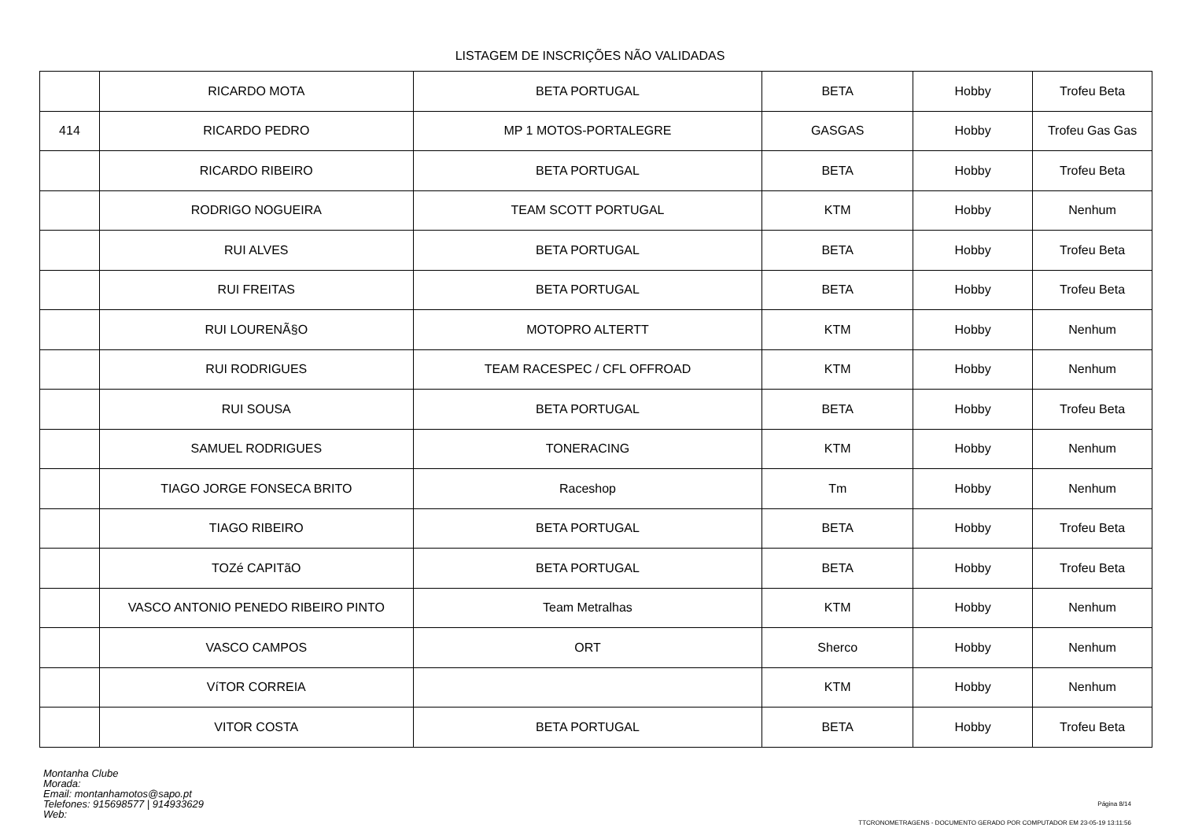LISTAGEM DE INSCRIÇÕES NÃO VALIDADAS
| | RICARDO MOTA | BETA PORTUGAL | BETA | Hobby | Trofeu Beta |
| 414 | RICARDO PEDRO | MP 1 MOTOS-PORTALEGRE | GASGAS | Hobby | Trofeu Gas Gas |
| | RICARDO RIBEIRO | BETA PORTUGAL | BETA | Hobby | Trofeu Beta |
| | RODRIGO NOGUEIRA | TEAM SCOTT PORTUGAL | KTM | Hobby | Nenhum |
| | RUI ALVES | BETA PORTUGAL | BETA | Hobby | Trofeu Beta |
| | RUI FREITAS | BETA PORTUGAL | BETA | Hobby | Trofeu Beta |
| | RUI LOURENÃ§O | MOTOPRO ALTERTT | KTM | Hobby | Nenhum |
| | RUI RODRIGUES | TEAM RACESPEC / CFL OFFROAD | KTM | Hobby | Nenhum |
| | RUI SOUSA | BETA PORTUGAL | BETA | Hobby | Trofeu Beta |
| | SAMUEL RODRIGUES | TONERACING | KTM | Hobby | Nenhum |
| | TIAGO JORGE FONSECA BRITO | Raceshop | Tm | Hobby | Nenhum |
| | TIAGO RIBEIRO | BETA PORTUGAL | BETA | Hobby | Trofeu Beta |
| | TOZé CAPITãO | BETA PORTUGAL | BETA | Hobby | Trofeu Beta |
| | VASCO ANTONIO PENEDO RIBEIRO PINTO | Team Metralhas | KTM | Hobby | Nenhum |
| | VASCO CAMPOS | ORT | Sherco | Hobby | Nenhum |
| | VíTOR CORREIA | | KTM | Hobby | Nenhum |
| | VITOR COSTA | BETA PORTUGAL | BETA | Hobby | Trofeu Beta |
Montanha Clube
Morada:
Email: montanhamotos@sapo.pt
Telefones: 915698577 | 914933629
Web:
Página 8/14
TTCRONOMETRAGENS - DOCUMENTO GERADO POR COMPUTADOR EM 23-05-19 13:11:56